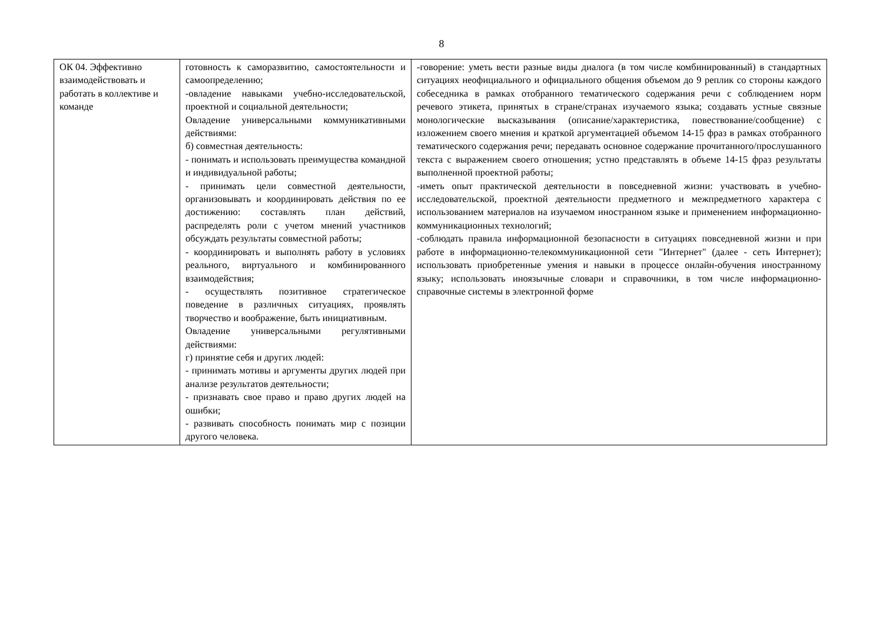8
| ОК 04. Эффективно взаимодействовать и работать в коллективе и команде | готовность к саморазвитию, самостоятельности и самоопределению; -овладение навыками учебно-исследовательской, проектной и социальной деятельности; Овладение универсальными коммуникативными действиями: б) совместная деятельность: - понимать и использовать преимущества командной и индивидуальной работы; - принимать цели совместной деятельности, организовывать и координировать действия по ее достижению: составлять план действий, распределять роли с учетом мнений участников обсуждать результаты совместной работы; - координировать и выполнять работу в условиях реального, виртуального и комбинированного взаимодействия; - осуществлять позитивное стратегическое поведение в различных ситуациях, проявлять творчество и воображение, быть инициативным. Овладение универсальными регулятивными действиями: г) принятие себя и других людей: - принимать мотивы и аргументы других людей при анализе результатов деятельности; - признавать свое право и право других людей на ошибки; - развивать способность понимать мир с позиции другого человека. | -говорение: уметь вести разные виды диалога (в том числе комбинированный) в стандартных ситуациях неофициального и официального общения объемом до 9 реплик со стороны каждого собеседника в рамках отобранного тематического содержания речи с соблюдением норм речевого этикета, принятых в стране/странах изучаемого языка; создавать устные связные монологические высказывания (описание/характеристика, повествование/сообщение) с изложением своего мнения и краткой аргументацией объемом 14-15 фраз в рамках отобранного тематического содержания речи; передавать основное содержание прочитанного/прослушанного текста с выражением своего отношения; устно представлять в объеме 14-15 фраз результаты выполненной проектной работы; -иметь опыт практической деятельности в повседневной жизни: участвовать в учебно-исследовательской, проектной деятельности предметного и межпредметного характера с использованием материалов на изучаемом иностранном языке и применением информационно-коммуникационных технологий; -соблюдать правила информационной безопасности в ситуациях повседневной жизни и при работе в информационно-телекоммуникационной сети "Интернет" (далее - сеть Интернет); использовать приобретенные умения и навыки в процессе онлайн-обучения иностранному языку; использовать иноязычные словари и справочники, в том числе информационно-справочные системы в электронной форме |